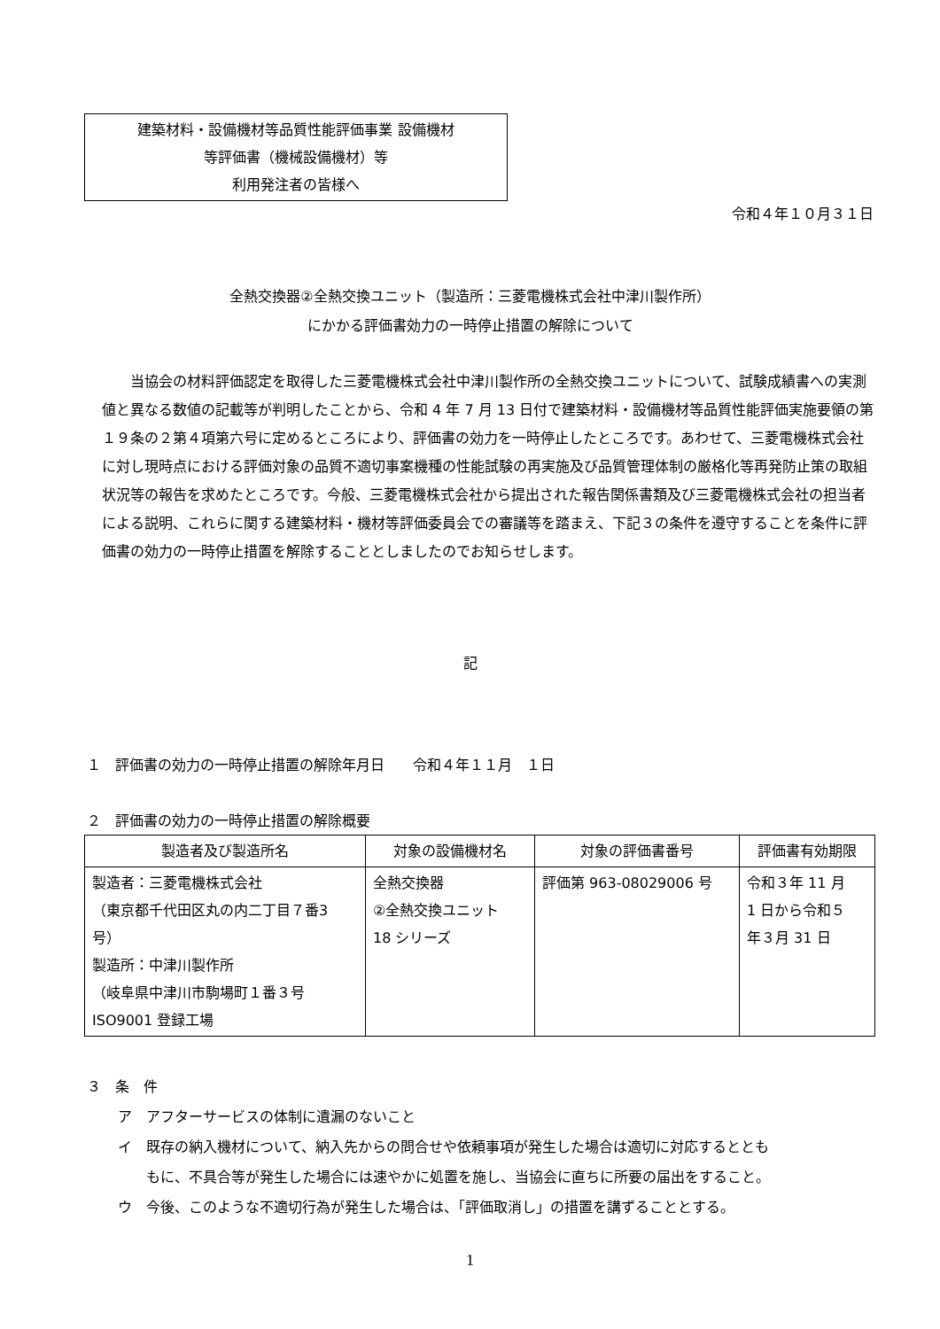建築材料・設備機材等品質性能評価事業 設備機材
等評価書（機械設備機材）等
利用発注者の皆様へ
令和４年１０月３１日
全熱交換器②全熱交換ユニット（製造所：三菱電機株式会社中津川製作所）
にかかる評価書効力の一時停止措置の解除について
　　当協会の材料評価認定を取得した三菱電機株式会社中津川製作所の全熱交換ユニットについて、試験成績書への実測値と異なる数値の記載等が判明したことから、令和 4 年 7 月 13 日付で建築材料・設備機材等品質性能評価実施要領の第１９条の２第４項第六号に定めるところにより、評価書の効力を一時停止したところです。あわせて、三菱電機株式会社に対し現時点における評価対象の品質不適切事案機種の性能試験の再実施及び品質管理体制の厳格化等再発防止策の取組状況等の報告を求めたところです。今般、三菱電機株式会社から提出された報告関係書類及び三菱電機株式会社の担当者による説明、これらに関する建築材料・機材等評価委員会での審議等を踏まえ、下記３の条件を遵守することを条件に評価書の効力の一時停止措置を解除することとしましたのでお知らせします。
記
１　評価書の効力の一時停止措置の解除年月日　　令和４年１１月　１日
２　評価書の効力の一時停止措置の解除概要
| 製造者及び製造所名 | 対象の設備機材名 | 対象の評価書番号 | 評価書有効期限 |
| --- | --- | --- | --- |
| 製造者：三菱電機株式会社 （東京都千代田区丸の内二丁目７番3 号） 製造所：中津川製作所 （岐阜県中津川市駒場町１番３号 ISO9001 登録工場 | 全熱交換器 ②全熱交換ユニット 18 シリーズ | 評価第 963-08029006 号 | 令和３年 11 月 1 日から令和５ 年３月 31 日 |
３　条　件
ア　アフターサービスの体制に遺漏のないこと
イ　既存の納入機材について、納入先からの問合せや依頼事項が発生した場合は適切に対応するととも
　　もに、不具合等が発生した場合には速やかに処置を施し、当協会に直ちに所要の届出をすること。
ウ　今後、このような不適切行為が発生した場合は、「評価取消し」の措置を講ずることとする。
1